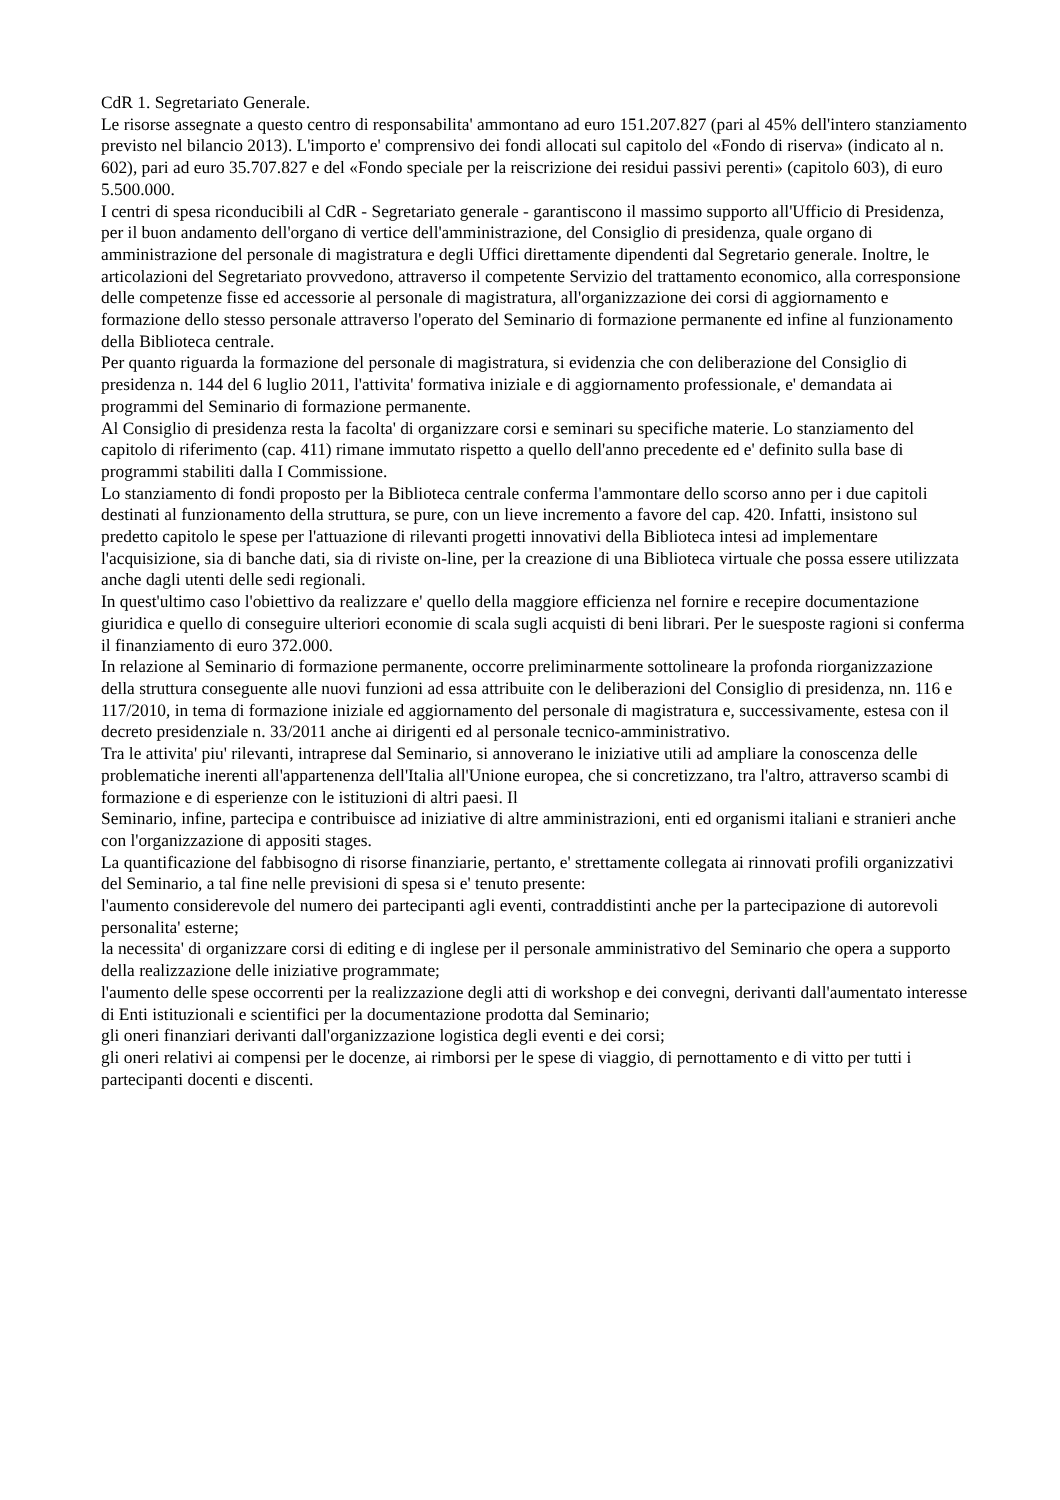CdR 1. Segretariato Generale.
Le risorse assegnate a questo centro di responsabilita' ammontano ad euro 151.207.827 (pari al 45% dell'intero stanziamento previsto nel bilancio 2013). L'importo e' comprensivo dei fondi allocati sul capitolo del «Fondo di riserva» (indicato al n. 602), pari ad euro 35.707.827 e del «Fondo speciale per la reiscrizione dei residui passivi perenti» (capitolo 603), di euro 5.500.000.
I centri di spesa riconducibili al CdR - Segretariato generale - garantiscono il massimo supporto all'Ufficio di Presidenza, per il buon andamento dell'organo di vertice dell'amministrazione, del Consiglio di presidenza, quale organo di amministrazione del personale di magistratura e degli Uffici direttamente dipendenti dal Segretario generale. Inoltre, le articolazioni del Segretariato provvedono, attraverso il competente Servizio del trattamento economico, alla corresponsione delle competenze fisse ed accessorie al personale di magistratura, all'organizzazione dei corsi di aggiornamento e formazione dello stesso personale attraverso l'operato del Seminario di formazione permanente ed infine al funzionamento della Biblioteca centrale.
Per quanto riguarda la formazione del personale di magistratura, si evidenzia che con deliberazione del Consiglio di presidenza n. 144 del 6 luglio 2011, l'attivita' formativa iniziale e di aggiornamento professionale, e' demandata ai programmi del Seminario di formazione permanente.
Al Consiglio di presidenza resta la facolta' di organizzare corsi e seminari su specifiche materie. Lo stanziamento del capitolo di riferimento (cap. 411) rimane immutato rispetto a quello dell'anno precedente ed e' definito sulla base di programmi stabiliti dalla I Commissione.
Lo stanziamento di fondi proposto per la Biblioteca centrale conferma l'ammontare dello scorso anno per i due capitoli destinati al funzionamento della struttura, se pure, con un lieve incremento a favore del cap. 420. Infatti, insistono sul predetto capitolo le spese per l'attuazione di rilevanti progetti innovativi della Biblioteca intesi ad implementare l'acquisizione, sia di banche dati, sia di riviste on-line, per la creazione di una Biblioteca virtuale che possa essere utilizzata anche dagli utenti delle sedi regionali.
In quest'ultimo caso l'obiettivo da realizzare e' quello della maggiore efficienza nel fornire e recepire documentazione giuridica e quello di conseguire ulteriori economie di scala sugli acquisti di beni librari. Per le suesposte ragioni si conferma il finanziamento di euro 372.000.
In relazione al Seminario di formazione permanente, occorre preliminarmente sottolineare la profonda riorganizzazione della struttura conseguente alle nuovi funzioni ad essa attribuite con le deliberazioni del Consiglio di presidenza, nn. 116 e 117/2010, in tema di formazione iniziale ed aggiornamento del personale di magistratura e, successivamente, estesa con il decreto presidenziale n. 33/2011 anche ai dirigenti ed al personale tecnico-amministrativo.
Tra le attivita' piu' rilevanti, intraprese dal Seminario, si annoverano le iniziative utili ad ampliare la conoscenza delle problematiche inerenti all'appartenenza dell'Italia all'Unione europea, che si concretizzano, tra l'altro, attraverso scambi di formazione e di esperienze con le istituzioni di altri paesi. Il
Seminario, infine, partecipa e contribuisce ad iniziative di altre amministrazioni, enti ed organismi italiani e stranieri anche con l'organizzazione di appositi stages.
La quantificazione del fabbisogno di risorse finanziarie, pertanto, e' strettamente collegata ai rinnovati profili organizzativi del Seminario, a tal fine nelle previsioni di spesa si e' tenuto presente:
l'aumento considerevole del numero dei partecipanti agli eventi, contraddistinti anche per la partecipazione di autorevoli personalita' esterne;
la necessita' di organizzare corsi di editing e di inglese per il personale amministrativo del Seminario che opera a supporto della realizzazione delle iniziative programmate;
l'aumento delle spese occorrenti per la realizzazione degli atti di workshop e dei convegni, derivanti dall'aumentato interesse di Enti istituzionali e scientifici per la documentazione prodotta dal Seminario;
gli oneri finanziari derivanti dall'organizzazione logistica degli eventi e dei corsi;
gli oneri relativi ai compensi per le docenze, ai rimborsi per le spese di viaggio, di pernottamento e di vitto per tutti i partecipanti docenti e discenti.